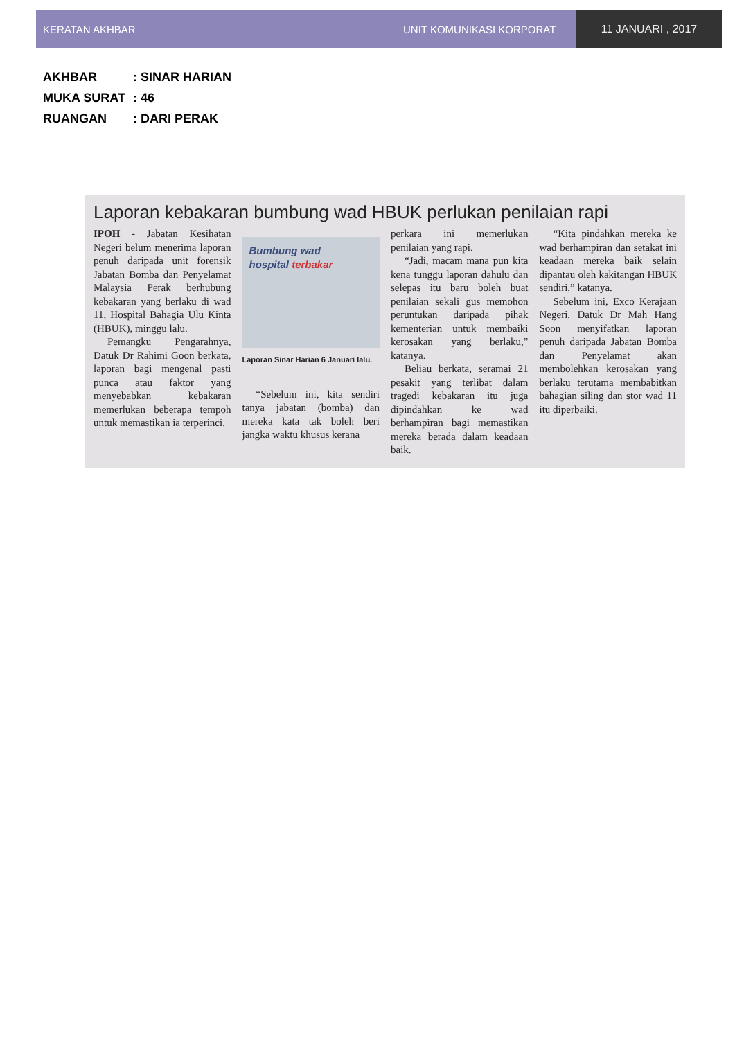KERATAN AKHBAR UNIT KOMUNIKASI KORPORAT 11 JANUARI , 2017
AKHBAR: SINAR HARIAN
MUKA SURAT: 46
RUANGAN: DARI PERAK
Laporan kebakaran bumbung wad HBUK perlukan penilaian rapi
IPOH - Jabatan Kesihatan Negeri belum menerima laporan penuh daripada unit forensik Jabatan Bomba dan Penyelamat Malaysia Perak berhubung kebakaran yang berlaku di wad 11, Hospital Bahagia Ulu Kinta (HBUK), minggu lalu.
Pemangku Pengarahnya, Datuk Dr Rahimi Goon berkata, laporan bagi mengenal pasti punca atau faktor yang menyebabkan kebakaran memerlukan beberapa tempoh untuk memastikan ia terperinci.
Bumbung wad
hospital terbakar
Laporan Sinar Harian 6 Januari lalu.
“Sebelum ini, kita sendiri tanya jabatan (bomba) dan mereka kata tak boleh beri jangka waktu khusus kerana
perkara ini memerlukan penilaian yang rapi.
“Jadi, macam mana pun kita kena tunggu laporan dahulu dan selepas itu baru boleh buat penilaian sekali gus memohon peruntukan daripada pihak kementerian untuk membaiki kerosakan yang berlaku,” katanya.
Beliau berkata, seramai 21 pesakit yang terlibat dalam tragedi kebakaran itu juga dipindahkan ke wad berhampiran bagi memastikan mereka berada dalam keadaan baik.
“Kita pindahkan mereka ke wad berhampiran dan setakat ini keadaan mereka baik selain dipantau oleh kakitangan HBUK sendiri,” katanya.
Sebelum ini, Exco Kerajaan Negeri, Datuk Dr Mah Hang Soon menyifatkan laporan penuh daripada Jabatan Bomba dan Penyelamat akan membolehkan kerosakan yang berlaku terutama membabitkan bahagian siling dan stor wad 11 itu diperbaiki.